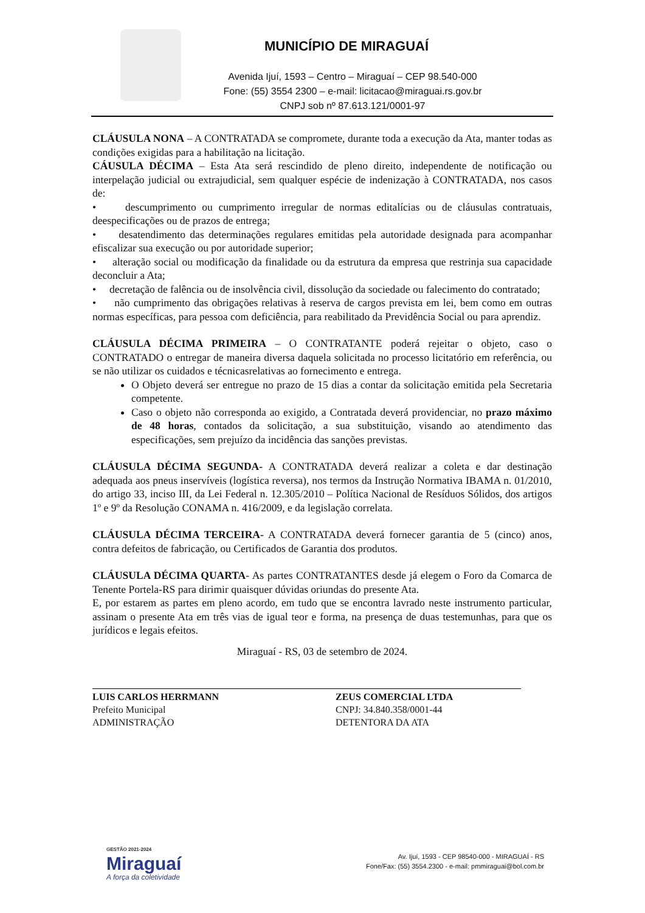MUNICÍPIO DE MIRAGUAÍ
Avenida Ijuí, 1593 – Centro – Miraguaí – CEP 98.540-000
Fone: (55) 3554 2300 – e-mail: licitacao@miraguai.rs.gov.br
CNPJ sob nº 87.613.121/0001-97
CLÁUSULA NONA – A CONTRATADA se compromete, durante toda a execução da Ata, manter todas as condições exigidas para a habilitação na licitação.
CÁUSULA DÉCIMA – Esta Ata será rescindido de pleno direito, independente de notificação ou interpelação judicial ou extrajudicial, sem qualquer espécie de indenização à CONTRATADA, nos casos de:
• descumprimento ou cumprimento irregular de normas editalícias ou de cláusulas contratuais, deespecificações ou de prazos de entrega;
• desatendimento das determinações regulares emitidas pela autoridade designada para acompanhar efiscalizar sua execução ou por autoridade superior;
• alteração social ou modificação da finalidade ou da estrutura da empresa que restrinja sua capacidade deconcluir a Ata;
• decretação de falência ou de insolvência civil, dissolução da sociedade ou falecimento do contratado;
• não cumprimento das obrigações relativas à reserva de cargos prevista em lei, bem como em outras normas específicas, para pessoa com deficiência, para reabilitado da Previdência Social ou para aprendiz.
CLÁUSULA DÉCIMA PRIMEIRA – O CONTRATANTE poderá rejeitar o objeto, caso o CONTRATADO o entregar de maneira diversa daquela solicitada no processo licitatório em referência, ou se não utilizar os cuidados e técnicasrelativas ao fornecimento e entrega.
O Objeto deverá ser entregue no prazo de 15 dias a contar da solicitação emitida pela Secretaria competente.
Caso o objeto não corresponda ao exigido, a Contratada deverá providenciar, no prazo máximo de 48 horas, contados da solicitação, a sua substituição, visando ao atendimento das especificações, sem prejuízo da incidência das sanções previstas.
CLÁUSULA DÉCIMA SEGUNDA- A CONTRATADA deverá realizar a coleta e dar destinação adequada aos pneus inservíveis (logística reversa), nos termos da Instrução Normativa IBAMA n. 01/2010, do artigo 33, inciso III, da Lei Federal n. 12.305/2010 – Política Nacional de Resíduos Sólidos, dos artigos 1º e 9º da Resolução CONAMA n. 416/2009, e da legislação correlata.
CLÁUSULA DÉCIMA TERCEIRA- A CONTRATADA deverá fornecer garantia de 5 (cinco) anos, contra defeitos de fabricação, ou Certificados de Garantia dos produtos.
CLÁUSULA DÉCIMA QUARTA- As partes CONTRATANTES desde já elegem o Foro da Comarca de Tenente Portela-RS para dirimir quaisquer dúvidas oriundas do presente Ata.
E, por estarem as partes em pleno acordo, em tudo que se encontra lavrado neste instrumento particular, assinam o presente Ata em três vias de igual teor e forma, na presença de duas testemunhas, para que os jurídicos e legais efeitos.
Miraguaí - RS, 03 de setembro de 2024.
LUIS CARLOS HERRMANN
Prefeito Municipal
ADMINISTRAÇÃO
ZEUS COMERCIAL LTDA
CNPJ: 34.840.358/0001-44
DETENTORA DA ATA
GESTÃO 2021-2024
Miraguaí
A força da coletividade
Av. Ijuí, 1593 - CEP 98540-000 - MIRAGUAÍ - RS
Fone/Fax: (55) 3554.2300 - e-mail: pmmiraguai@bol.com.br